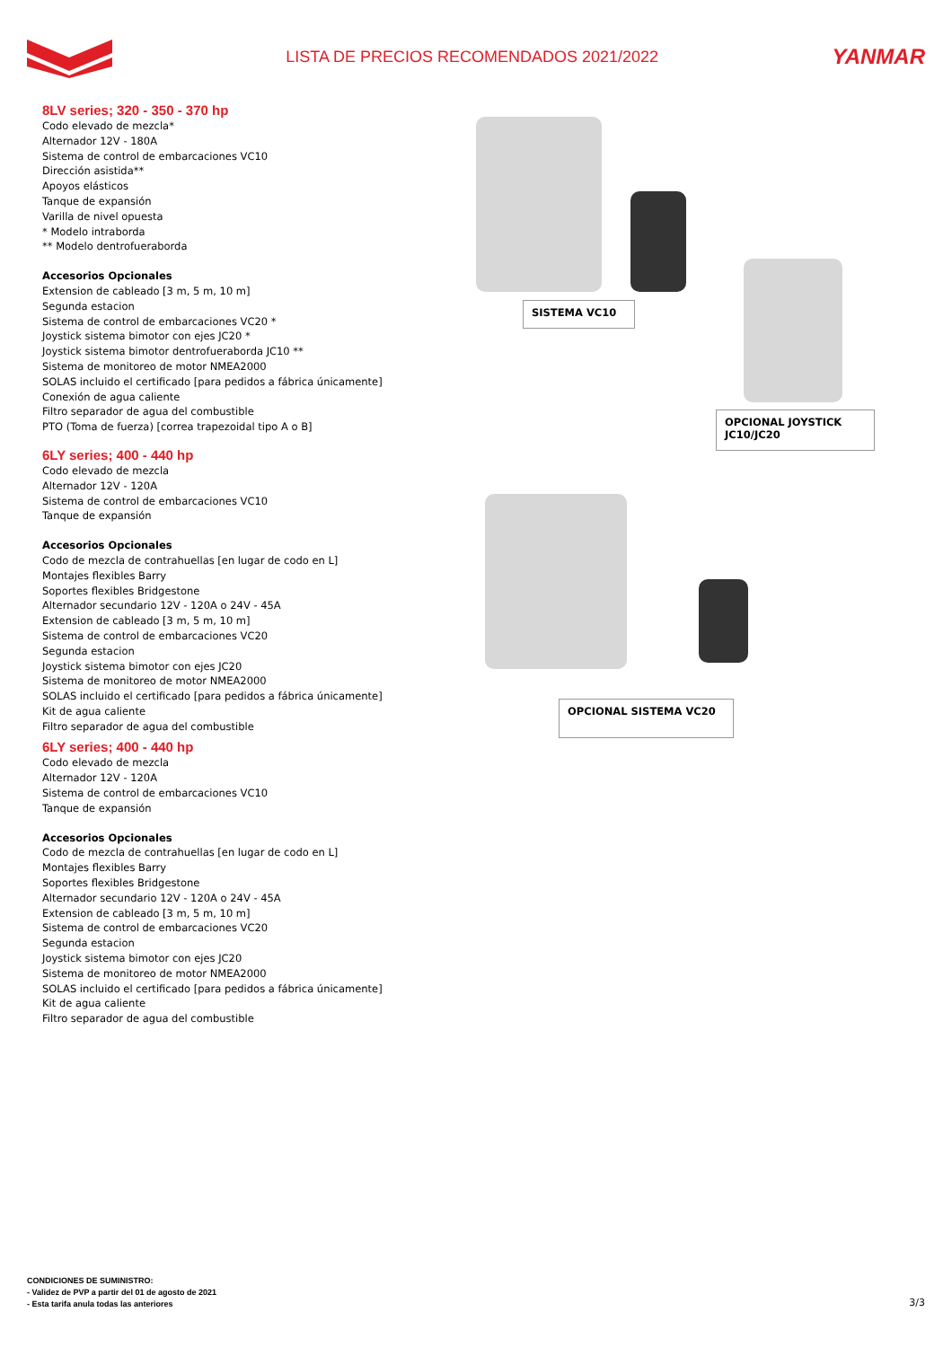LISTA DE PRECIOS RECOMENDADOS 2021/2022
YANMAR
8LV series; 320 - 350 - 370 hp
Codo elevado de mezcla*
Alternador 12V - 180A
Sistema de control de embarcaciones VC10
Dirección asistida**
Apoyos elásticos
Tanque de expansión
Varilla de nivel opuesta
* Modelo intraborda
** Modelo dentrofueraborda
Accesorios Opcionales
Extension de cableado [3 m, 5 m, 10 m]
Segunda estacion
Sistema de control de embarcaciones VC20 *
Joystick sistema bimotor con ejes JC20 *
Joystick sistema bimotor dentrofueraborda JC10 **
Sistema de monitoreo de motor NMEA2000
SOLAS incluido el certificado [para pedidos a fábrica únicamente]
Conexión de agua caliente
Filtro separador de agua del combustible
PTO (Toma de fuerza) [correa trapezoidal tipo A o B]
6LY series; 400 - 440 hp
Codo elevado de mezcla
Alternador 12V - 120A
Sistema de control de embarcaciones VC10
Tanque de expansión
Accesorios Opcionales
Codo de mezcla de contrahuellas [en lugar de codo en L]
Montajes flexibles Barry
Soportes flexibles Bridgestone
Alternador secundario 12V - 120A o 24V - 45A
Extension de cableado [3 m, 5 m, 10 m]
Sistema de control de embarcaciones VC20
Segunda estacion
Joystick sistema bimotor con ejes JC20
Sistema de monitoreo de motor NMEA2000
SOLAS incluido el certificado [para pedidos a fábrica únicamente]
Kit de agua caliente
Filtro separador de agua del combustible
6LY series; 400 - 440 hp
Codo elevado de mezcla
Alternador 12V - 120A
Sistema de control de embarcaciones VC10
Tanque de expansión
Accesorios Opcionales
Codo de mezcla de contrahuellas [en lugar de codo en L]
Montajes flexibles Barry
Soportes flexibles Bridgestone
Alternador secundario 12V - 120A o 24V - 45A
Extension de cableado [3 m, 5 m, 10 m]
Sistema de control de embarcaciones VC20
Segunda estacion
Joystick sistema bimotor con ejes JC20
Sistema de monitoreo de motor NMEA2000
SOLAS incluido el certificado [para pedidos a fábrica únicamente]
Kit de agua caliente
Filtro separador de agua del combustible
SISTEMA VC10
OPCIONAL JOYSTICK JC10/JC20
OPCIONAL SISTEMA VC20
CONDICIONES DE SUMINISTRO:
- Validez de PVP a partir del 01 de agosto de 2021
- Esta tarifa anula todas las anteriores
3/3